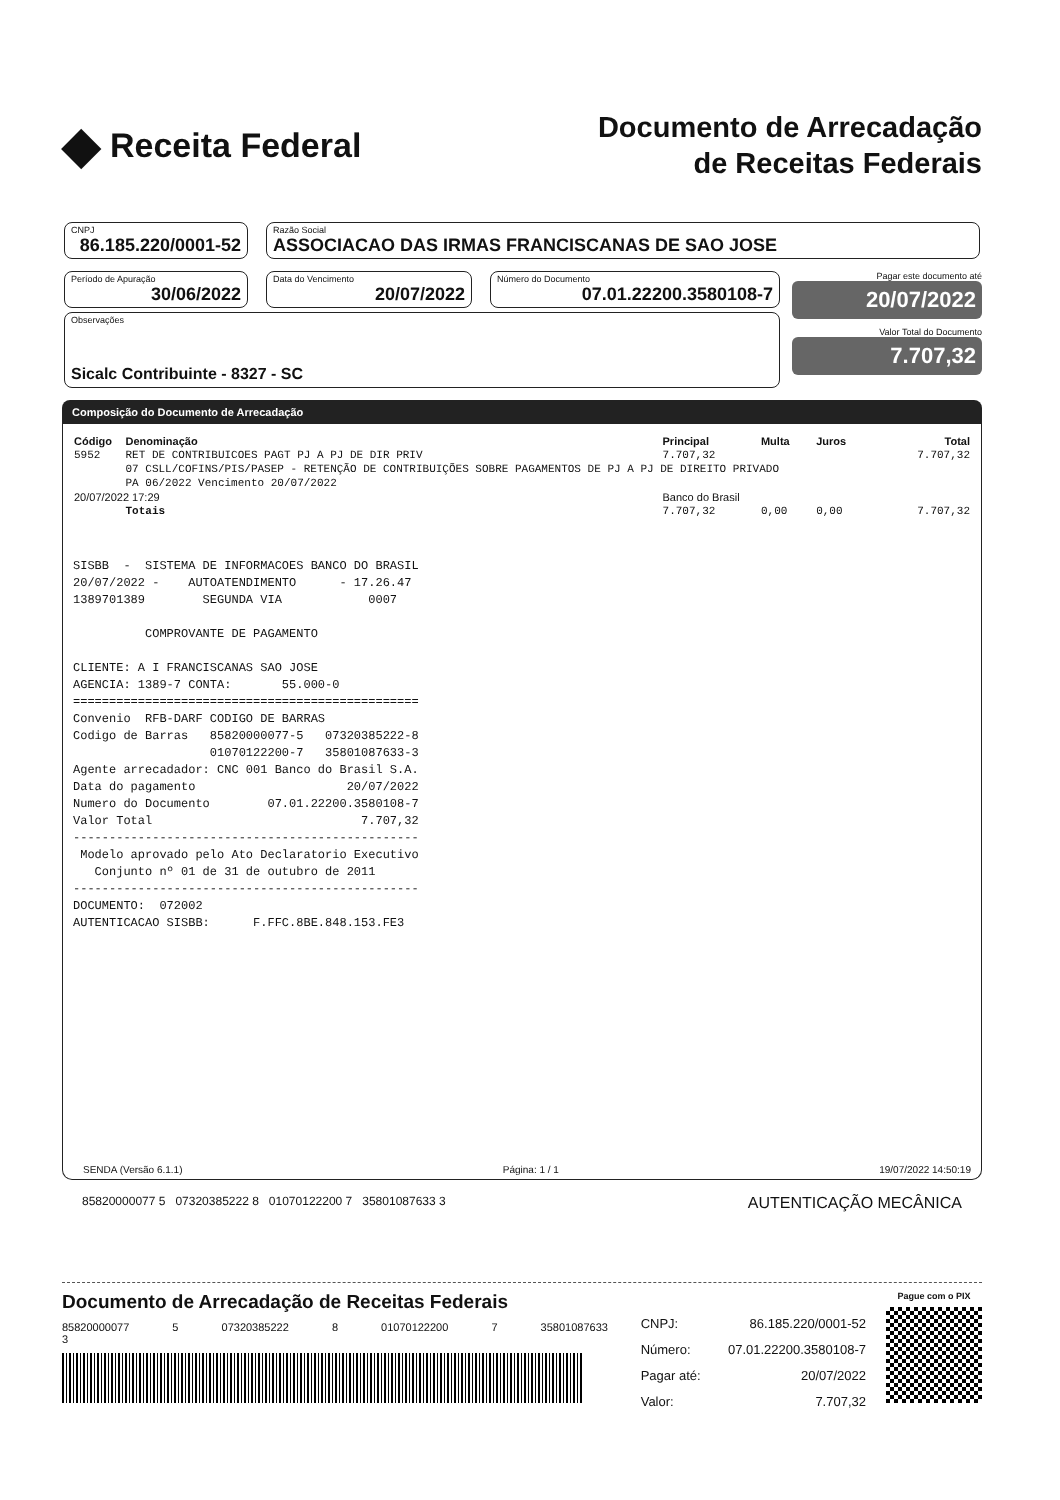◆ Receita Federal
Documento de Arrecadação
de Receitas Federais
CNPJ
86.185.220/0001-52
Razão Social
ASSOCIACAO DAS IRMAS FRANCISCANAS DE SAO JOSE
Período de Apuração
30/06/2022
Data do Vencimento
20/07/2022
Número do Documento
07.01.22200.3580108-7
Observações
Sicalc Contribuinte - 8327 - SC
Pagar este documento até
20/07/2022
Valor Total do Documento
7.707,32
Composição do Documento de Arrecadação
| Código | Denominação | Principal | Multa | Juros | Total |
| --- | --- | --- | --- | --- | --- |
| 5952 | RET DE CONTRIBUICOES PAGT PJ A PJ DE DIR PRIV | 7.707,32 | | | 7.707,32 |
| | 07 CSLL/COFINS/PIS/PASEP - RETENÇÃO DE CONTRIBUIÇÕES SOBRE PAGAMENTOS DE PJ A PJ DE DIREITO PRIVADO | | | | |
| | PA 06/2022 Vencimento 20/07/2022 | | | | |
| 20/07/2022 17:29 | | Banco do Brasil | | | |
| | Totais | 7.707,32 | 0,00 | 0,00 | 7.707,32 |
SISBB - SISTEMA DE INFORMACOES BANCO DO BRASIL 20/07/2022 - AUTOATENDIMENTO - 17.26.47 1389701389 SEGUNDA VIA 0007 COMPROVANTE DE PAGAMENTO CLIENTE: A I FRANCISCANAS SAO JOSE AGENCIA: 1389-7 CONTA: 55.000-0 ================================================ Convenio RFB-DARF CODIGO DE BARRAS Codigo de Barras 85820000077-5 07320385222-8 01070122200-7 35801087633-3 Agente arrecadador: CNC 001 Banco do Brasil S.A. Data do pagamento 20/07/2022 Numero do Documento 07.01.22200.3580108-7 Valor Total 7.707,32 ------------------------------------------------ Modelo aprovado pelo Ato Declaratorio Executivo Conjunto nº 01 de 31 de outubro de 2011 ------------------------------------------------ DOCUMENTO: 072002 AUTENTICACAO SISBB: F.FFC.8BE.848.153.FE3
SENDA (Versão 6.1.1) Página: 1 / 1 19/07/2022 14:50:19
85820000077 5 07320385222 8 01070122200 7 35801087633 3 AUTENTICAÇÃO MECÂNICA
Documento de Arrecadação de Receitas Federais
85820000077 5 07320385222 8 01070122200 7 35801087633 3
CNPJ: 86.185.220/0001-52
Número: 07.01.22200.3580108-7
Pagar até: 20/07/2022
Valor: 7.707,32
Pague com o PIX